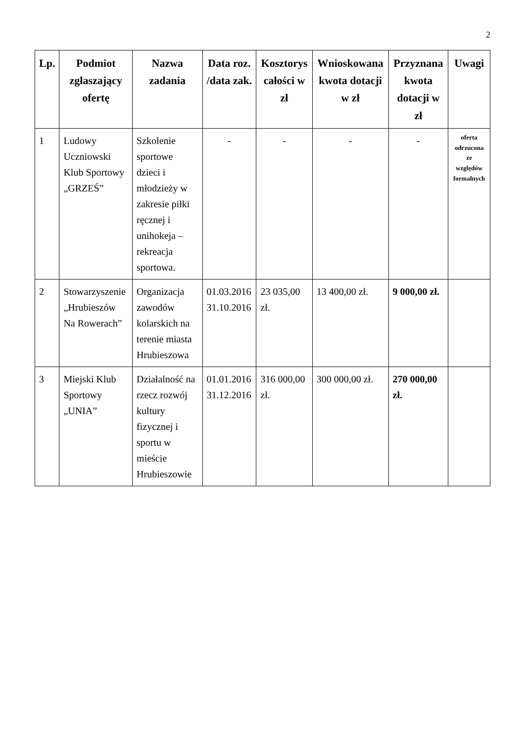2
| Lp. | Podmiot zgłaszający ofertę | Nazwa zadania | Data roz. /data zak. | Kosztorys całości w zł | Wnioskowana kwota dotacji w zł | Przyznana kwota dotacji w zł | Uwagi |
| --- | --- | --- | --- | --- | --- | --- | --- |
| 1 | Ludowy Uczniowski Klub Sportowy „GRZEŚ” | Szkolenie sportowe dzieci i młodzieży w zakresie piłki ręcznej i unihokeja – rekreacja sportowa. | - | - | - | - | oferta odrzucona ze względów formalnych |
| 2 | Stowarzyszenie „Hrubieszów Na Rowerach” | Organizacja zawodów kolarskich na terenie miasta Hrubieszowa | 01.03.2016 31.10.2016 | 23 035,00 zł. | 13 400,00 zł. | 9 000,00 zł. | |
| 3 | Miejski Klub Sportowy „UNIA” | Działalność na rzecz rozwój kultury fizycznej i sportu w mieście Hrubieszowie | 01.01.2016 31.12.2016 | 316 000,00 zł. | 300 000,00 zł. | 270 000,00 zł. | |